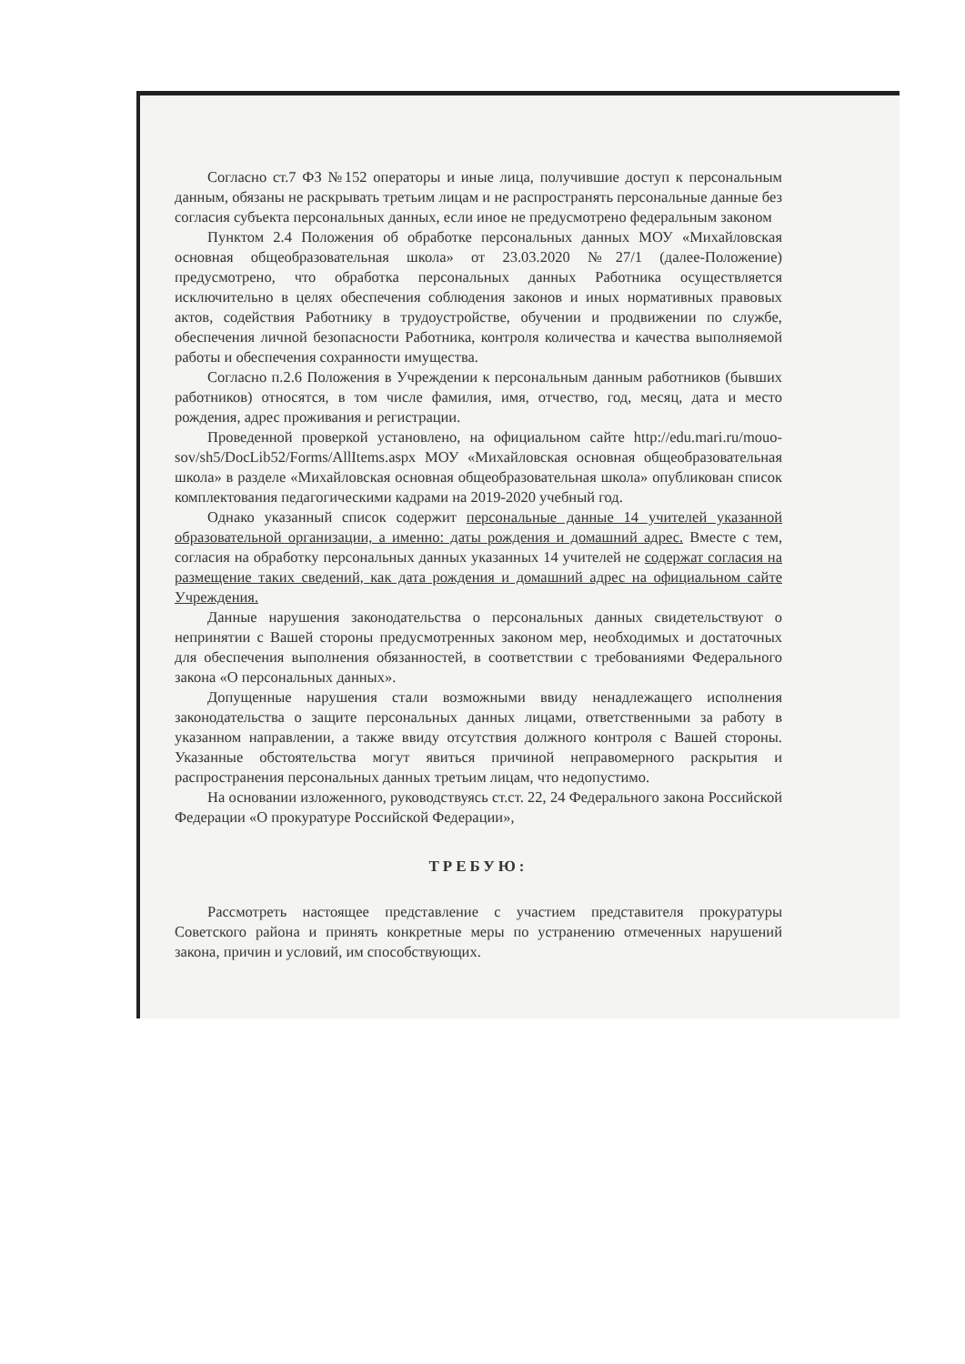Согласно ст.7 ФЗ №152 операторы и иные лица, получившие доступ к персональным данным, обязаны не раскрывать третьим лицам и не распространять персональные данные без согласия субъекта персональных данных, если иное не предусмотрено федеральным законом
Пунктом 2.4 Положения об обработке персональных данных МОУ «Михайловская основная общеобразовательная школа» от 23.03.2020 №27/1 (далее-Положение) предусмотрено, что обработка персональных данных Работника осуществляется исключительно в целях обеспечения соблюдения законов и иных нормативных правовых актов, содействия Работнику в трудоустройстве, обучении и продвижении по службе, обеспечения личной безопасности Работника, контроля количества и качества выполняемой работы и обеспечения сохранности имущества.
Согласно п.2.6 Положения в Учреждении к персональным данным работников (бывших работников) относятся, в том числе фамилия, имя, отчество, год, месяц, дата и место рождения, адрес проживания и регистрации.
Проведенной проверкой установлено, на официальном сайте http://edu.mari.ru/mouo-sov/sh5/DocLib52/Forms/AllItems.aspx МОУ «Михайловская основная общеобразовательная школа» в разделе «Михайловская основная общеобразовательная школа» опубликован список комплектования педагогическими кадрами на 2019-2020 учебный год.
Однако указанный список содержит персональные данные 14 учителей указанной образовательной организации, а именно: даты рождения и домашний адрес. Вместе с тем, согласия на обработку персональных данных указанных 14 учителей не содержат согласия на размещение таких сведений, как дата рождения и домашний адрес на официальном сайте Учреждения.
Данные нарушения законодательства о персональных данных свидетельствуют о непринятии с Вашей стороны предусмотренных законом мер, необходимых и достаточных для обеспечения выполнения обязанностей, в соответствии с требованиями Федерального закона «О персональных данных».
Допущенные нарушения стали возможными ввиду ненадлежащего исполнения законодательства о защите персональных данных лицами, ответственными за работу в указанном направлении, а также ввиду отсутствия должного контроля с Вашей стороны. Указанные обстоятельства могут явиться причиной неправомерного раскрытия и распространения персональных данных третьим лицам, что недопустимо.
На основании изложенного, руководствуясь ст.ст. 22, 24 Федерального закона Российской Федерации «О прокуратуре Российской Федерации»,
ТРЕБУЮ:
Рассмотреть настоящее представление с участием представителя прокуратуры Советского района и принять конкретные меры по устранению отмеченных нарушений закона, причин и условий, им способствующих.